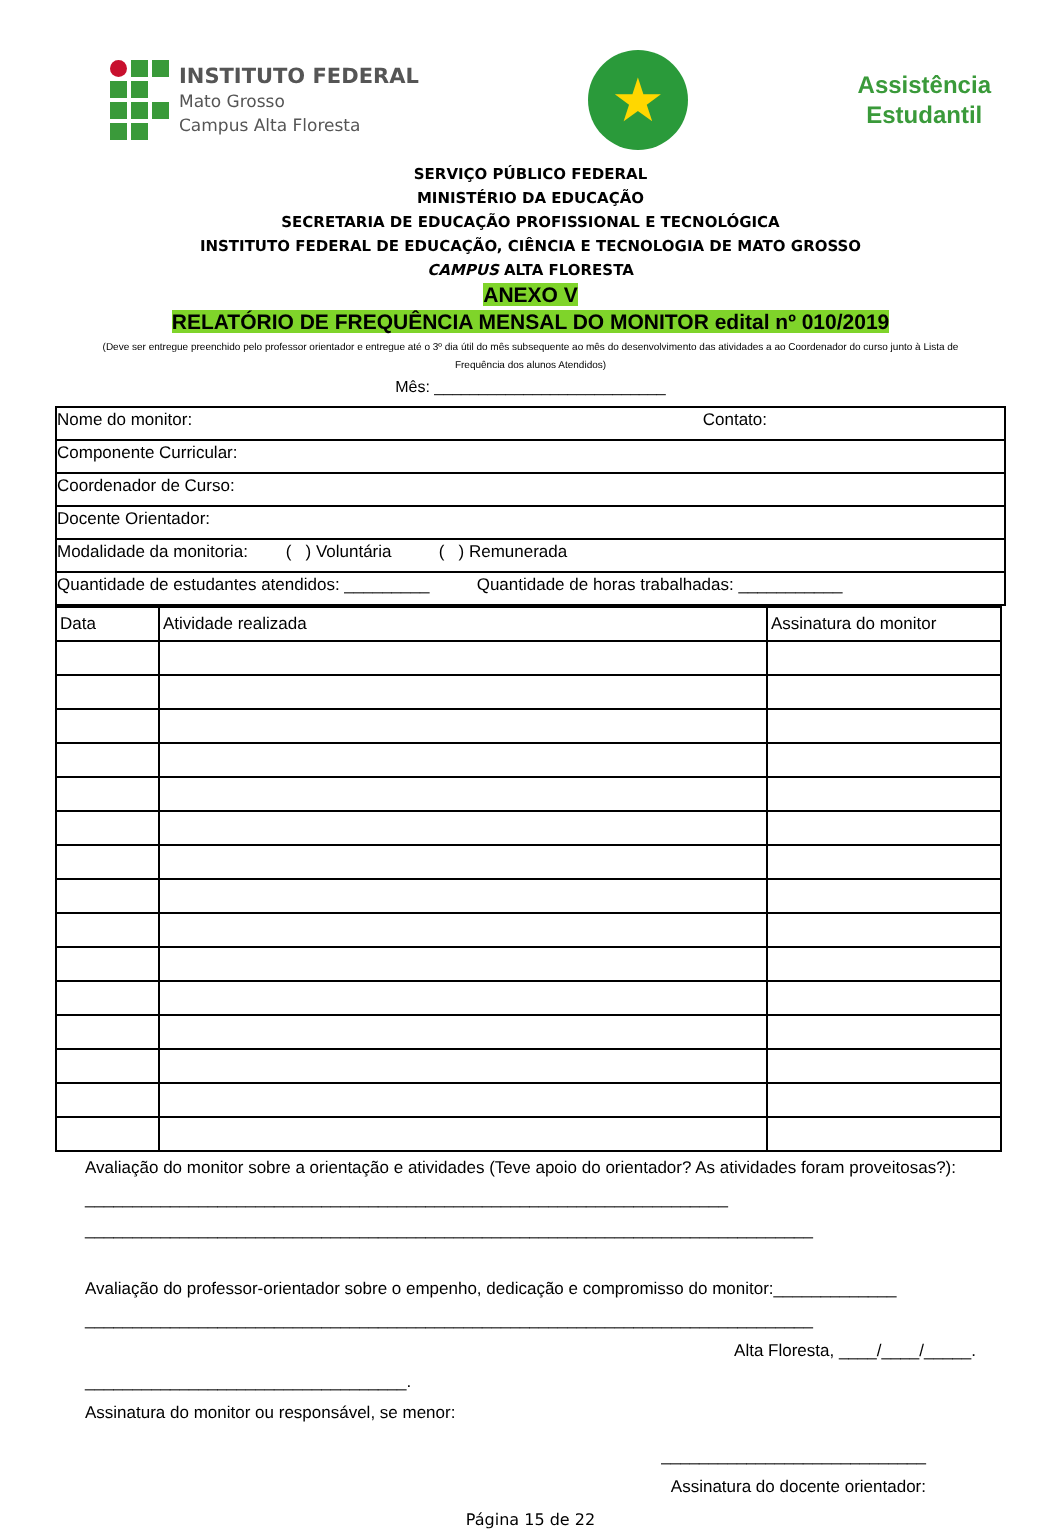INSTITUTO FEDERAL
Mato Grosso
Campus Alta Floresta
★
Assistência
Estudantil
SERVIÇO PÚBLICO FEDERAL
MINISTÉRIO DA EDUCAÇÃO
SECRETARIA DE EDUCAÇÃO PROFISSIONAL E TECNOLÓGICA
INSTITUTO FEDERAL DE EDUCAÇÃO, CIÊNCIA E TECNOLOGIA DE MATO GROSSO
CAMPUS ALTA FLORESTA
ANEXO V
RELATÓRIO DE FREQUÊNCIA MENSAL DO MONITOR edital nº 010/2019
(Deve ser entregue preenchido pelo professor orientador e entregue até o 3º dia útil do mês subsequente ao mês do desenvolvimento das atividades a ao Coordenador do curso junto à Lista de Frequência dos alunos Atendidos)
Mês: __________________________
Nome do monitor: Contato:
Componente Curricular:
Coordenador de Curso:
Docente Orientador:
Modalidade da monitoria: ( ) Voluntária ( ) Remunerada
Quantidade de estudantes atendidos: _________ Quantidade de horas trabalhadas: ___________
| Data | Atividade realizada | Assinatura do monitor |
Avaliação do monitor sobre a orientação e atividades (Teve apoio do orientador? As atividades foram proveitosas?): ____________________________________________________________________
_____________________________________________________________________________
Avaliação do professor-orientador sobre o empenho, dedicação e compromisso do monitor:_____________
_____________________________________________________________________________
Alta Floresta, ____/____/_____.
__________________________________.
Assinatura do monitor ou responsável, se menor:
____________________________
Assinatura do docente orientador:
Página 15 de 22